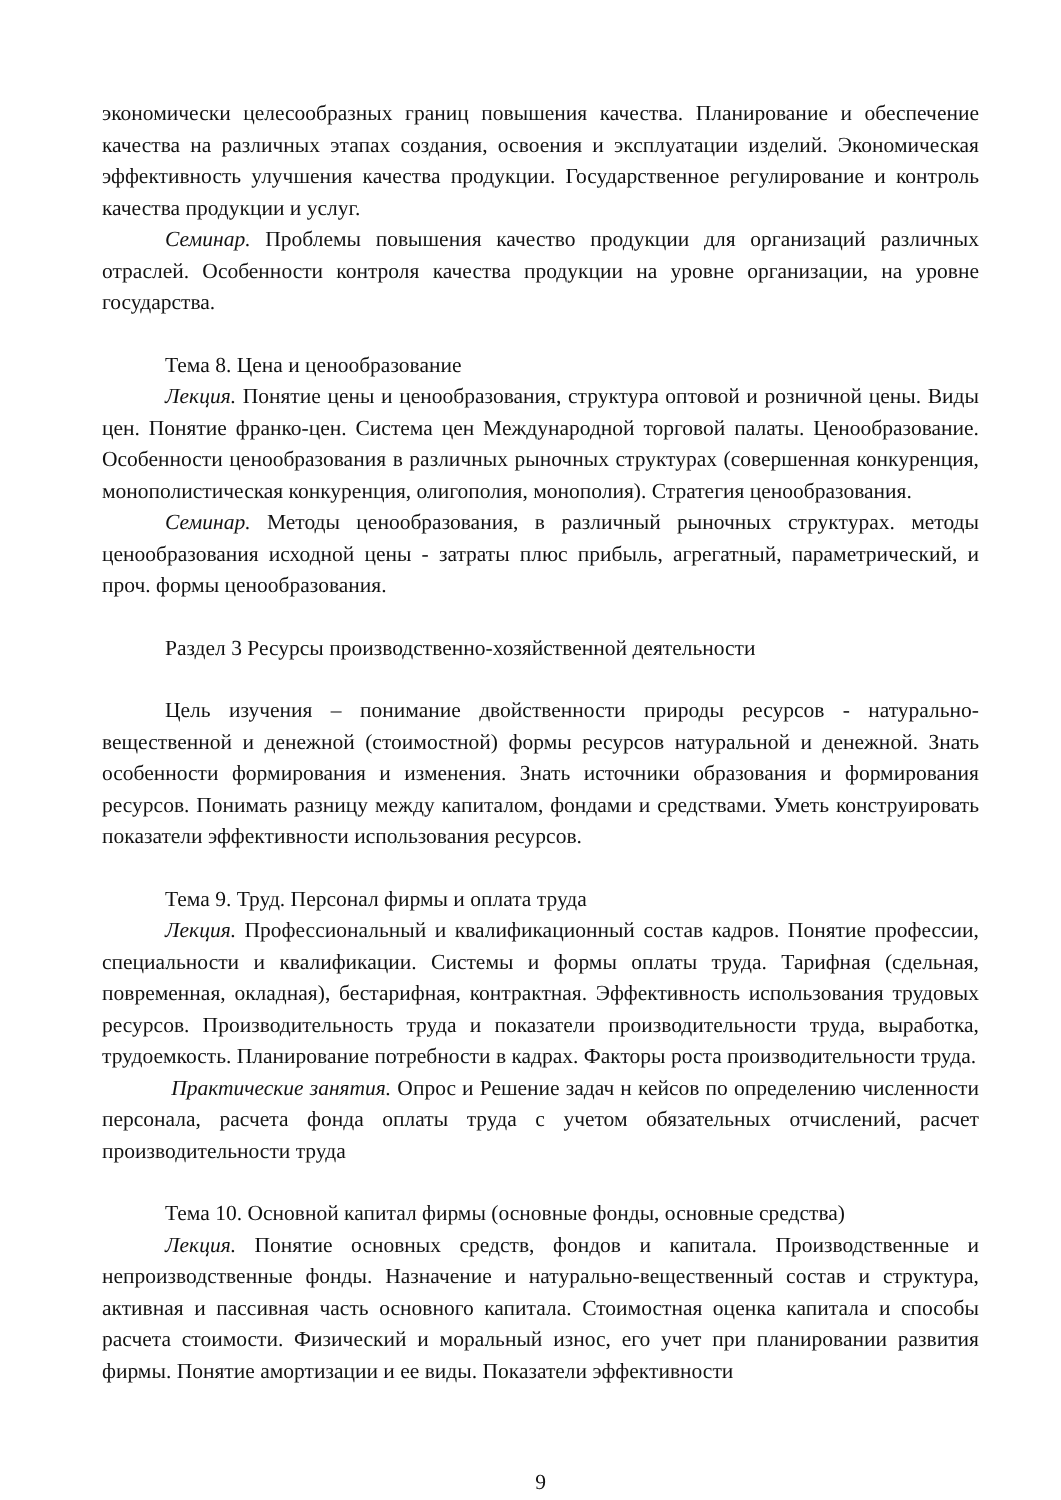экономически целесообразных границ повышения качества. Планирование и обеспечение качества на различных этапах создания, освоения и эксплуатации изделий. Экономическая эффективность улучшения качества продукции. Государственное регулирование и контроль качества продукции и услуг.
Семинар. Проблемы повышения качество продукции для организаций различных отраслей. Особенности контроля качества продукции на уровне организации, на уровне государства.
Тема 8. Цена и ценообразование
Лекция. Понятие цены и ценообразования, структура оптовой и розничной цены. Виды цен. Понятие франко-цен. Система цен Международной торговой палаты. Ценообразование. Особенности ценообразования в различных рыночных структурах (совершенная конкуренция, монополистическая конкуренция, олигополия, монополия). Стратегия ценообразования.
Семинар. Методы ценообразования, в различный рыночных структурах. методы ценообразования исходной цены - затраты плюс прибыль, агрегатный, параметрический, и проч. формы ценообразования.
Раздел 3 Ресурсы производственно-хозяйственной деятельности
Цель изучения – понимание двойственности природы ресурсов - натурально-вещественной и денежной (стоимостной) формы ресурсов натуральной и денежной. Знать особенности формирования и изменения. Знать источники образования и формирования ресурсов. Понимать разницу между капиталом, фондами и средствами. Уметь конструировать показатели эффективности использования ресурсов.
Тема 9. Труд. Персонал фирмы и оплата труда
Лекция. Профессиональный и квалификационный состав кадров. Понятие профессии, специальности и квалификации. Системы и формы оплаты труда. Тарифная (сдельная, повременная, окладная), бестарифная, контрактная. Эффективность использования трудовых ресурсов. Производительность труда и показатели производительности труда, выработка, трудоемкость. Планирование потребности в кадрах. Факторы роста производительности труда.
Практические занятия. Опрос и Решение задач н кейсов по определению численности персонала, расчета фонда оплаты труда с учетом обязательных отчислений, расчет производительности труда
Тема 10. Основной капитал фирмы (основные фонды, основные средства)
Лекция. Понятие основных средств, фондов и капитала. Производственные и непроизводственные фонды. Назначение и натурально-вещественный состав и структура, активная и пассивная часть основного капитала. Стоимостная оценка капитала и способы расчета стоимости. Физический и моральный износ, его учет при планировании развития фирмы. Понятие амортизации и ее виды. Показатели эффективности
9